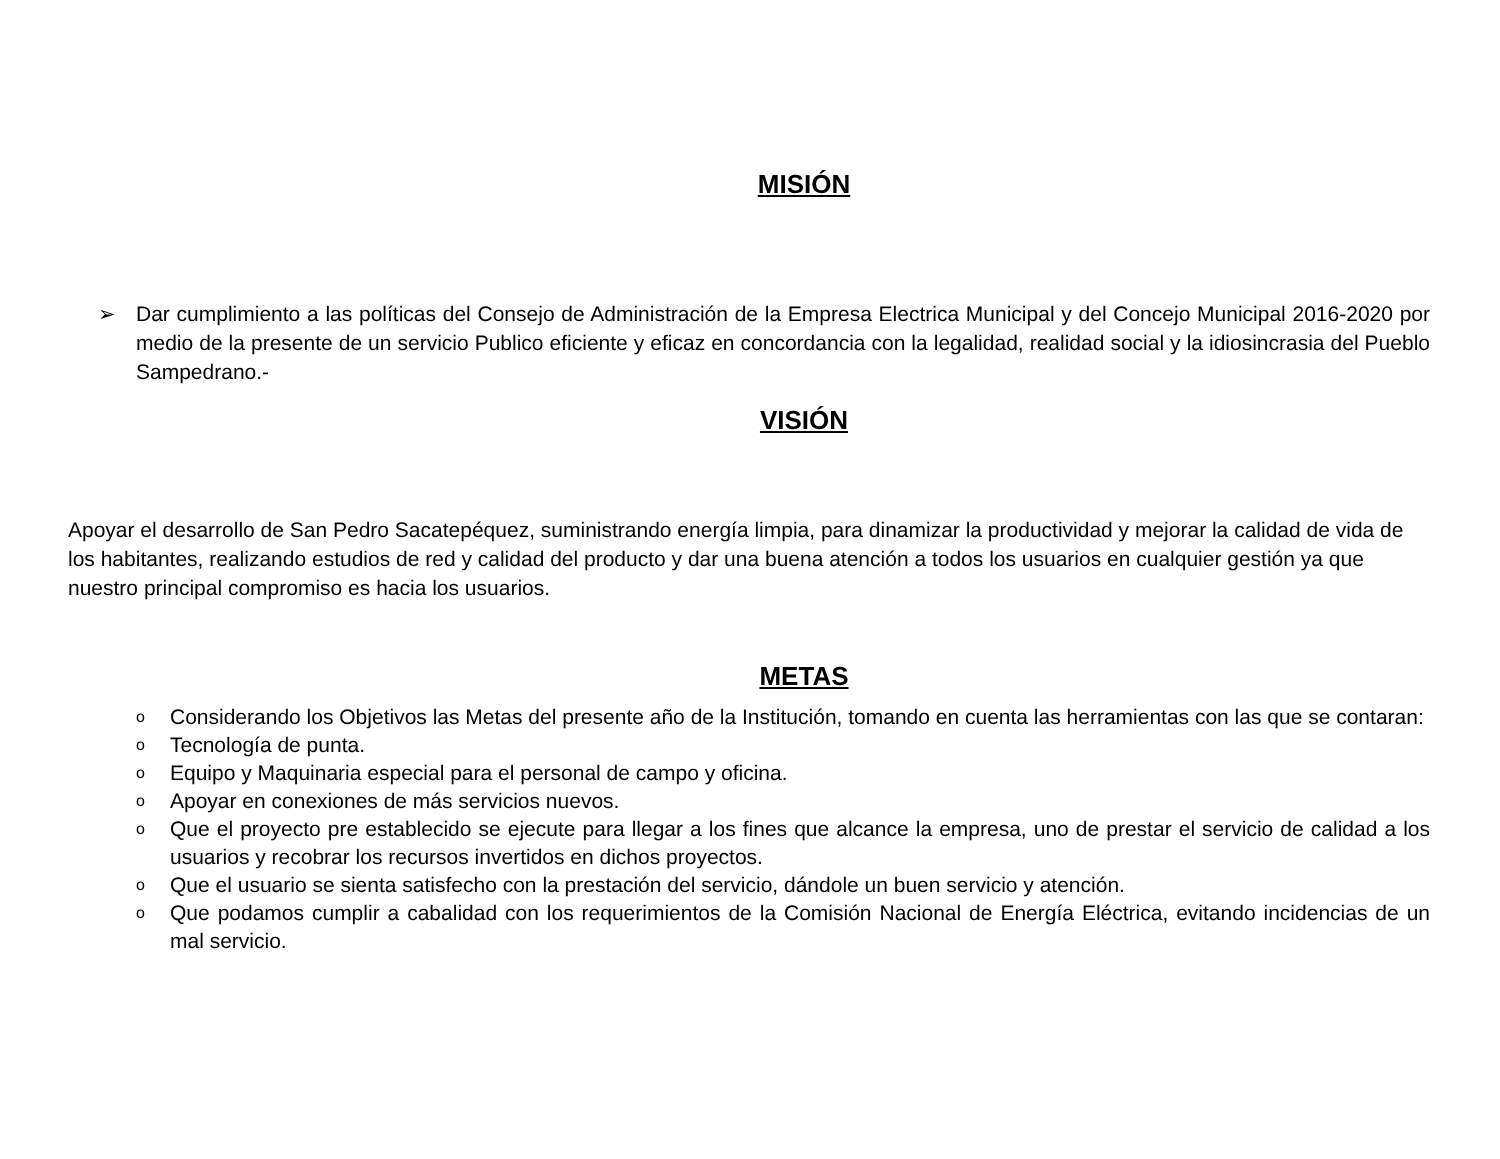MISIÓN
➢ Dar cumplimiento a las políticas del Consejo de Administración de la Empresa Electrica Municipal y del Concejo Municipal 2016-2020 por medio de la presente de un servicio Publico eficiente y eficaz en concordancia con la legalidad, realidad social y la idiosincrasia del Pueblo Sampedrano.-
VISIÓN
Apoyar el desarrollo de San Pedro Sacatepéquez, suministrando energía limpia, para dinamizar la productividad y mejorar la calidad de vida de los habitantes, realizando estudios de red y calidad del producto y dar una buena atención a todos los usuarios en cualquier gestión ya que nuestro principal compromiso es hacia los usuarios.
METAS
o
Considerando los Objetivos las Metas del presente año de la Institución, tomando en cuenta las herramientas con las que se contaran:
o
Tecnología de punta.
o
Equipo y Maquinaria especial para el personal de campo y oficina.
o
Apoyar en conexiones de más servicios nuevos.
o
Que el proyecto pre establecido se ejecute para llegar a los fines que alcance la empresa, uno de prestar el servicio de calidad a los usuarios y recobrar los recursos invertidos en dichos proyectos.
o
Que el usuario se sienta satisfecho con la prestación del servicio, dándole un buen servicio y atención.
o
Que podamos cumplir a cabalidad con los requerimientos de la Comisión Nacional de Energía Eléctrica, evitando incidencias de un mal servicio.